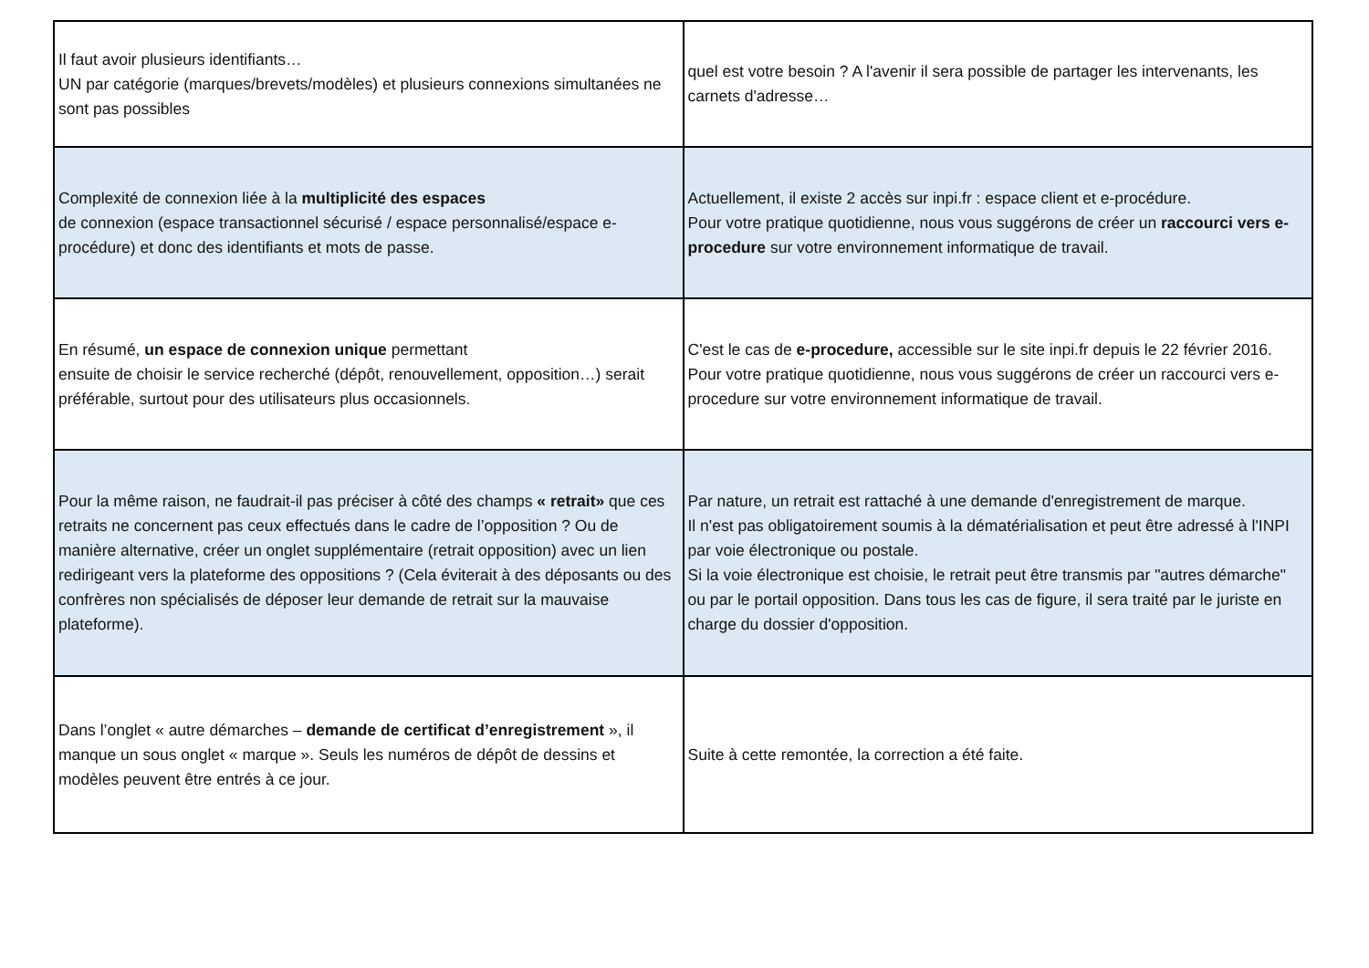| Il faut avoir plusieurs identifiants… UN par catégorie (marques/brevets/modèles) et plusieurs connexions simultanées ne sont pas possibles | quel est votre besoin ? A l'avenir il sera possible de partager les intervenants, les carnets d'adresse… |
| Complexité de connexion liée à la multiplicité des espaces de connexion (espace transactionnel sécurisé / espace personnalisé/espace e-procédure) et donc des identifiants et mots de passe. | Actuellement, il existe 2 accès sur inpi.fr : espace client et e-procédure. Pour votre pratique quotidienne, nous vous suggérons de créer un raccourci vers e-procedure sur votre environnement informatique de travail. |
| En résumé, un espace de connexion unique permettant ensuite de choisir le service recherché (dépôt, renouvellement, opposition…) serait préférable, surtout pour des utilisateurs plus occasionnels. | C'est le cas de e-procedure, accessible sur le site inpi.fr depuis le 22 février 2016. Pour votre pratique quotidienne, nous vous suggérons de créer un raccourci vers e-procedure sur votre environnement informatique de travail. |
| Pour la même raison, ne faudrait-il pas préciser à côté des champs « retrait» que ces retraits ne concernent pas ceux effectués dans le cadre de l’opposition ? Ou de manière alternative, créer un onglet supplémentaire (retrait opposition) avec un lien redirigeant vers la plateforme des oppositions ? (Cela éviterait à des déposants ou des confrères non spécialisés de déposer leur demande de retrait sur la mauvaise plateforme). | Par nature, un retrait est rattaché à une demande d'enregistrement de marque. Il n'est pas obligatoirement soumis à la dématérialisation et peut être adressé à l'INPI par voie électronique ou postale. Si la voie électronique est choisie, le retrait peut être transmis par "autres démarche" ou par le portail opposition. Dans tous les cas de figure, il sera traité par le juriste en charge du dossier d'opposition. |
| Dans l’onglet « autre démarches – demande de certificat d’enregistrement », il manque un sous onglet « marque ». Seuls les numéros de dépôt de dessins et modèles peuvent être entrés à ce jour. | Suite à cette remontée, la correction a été faite. |